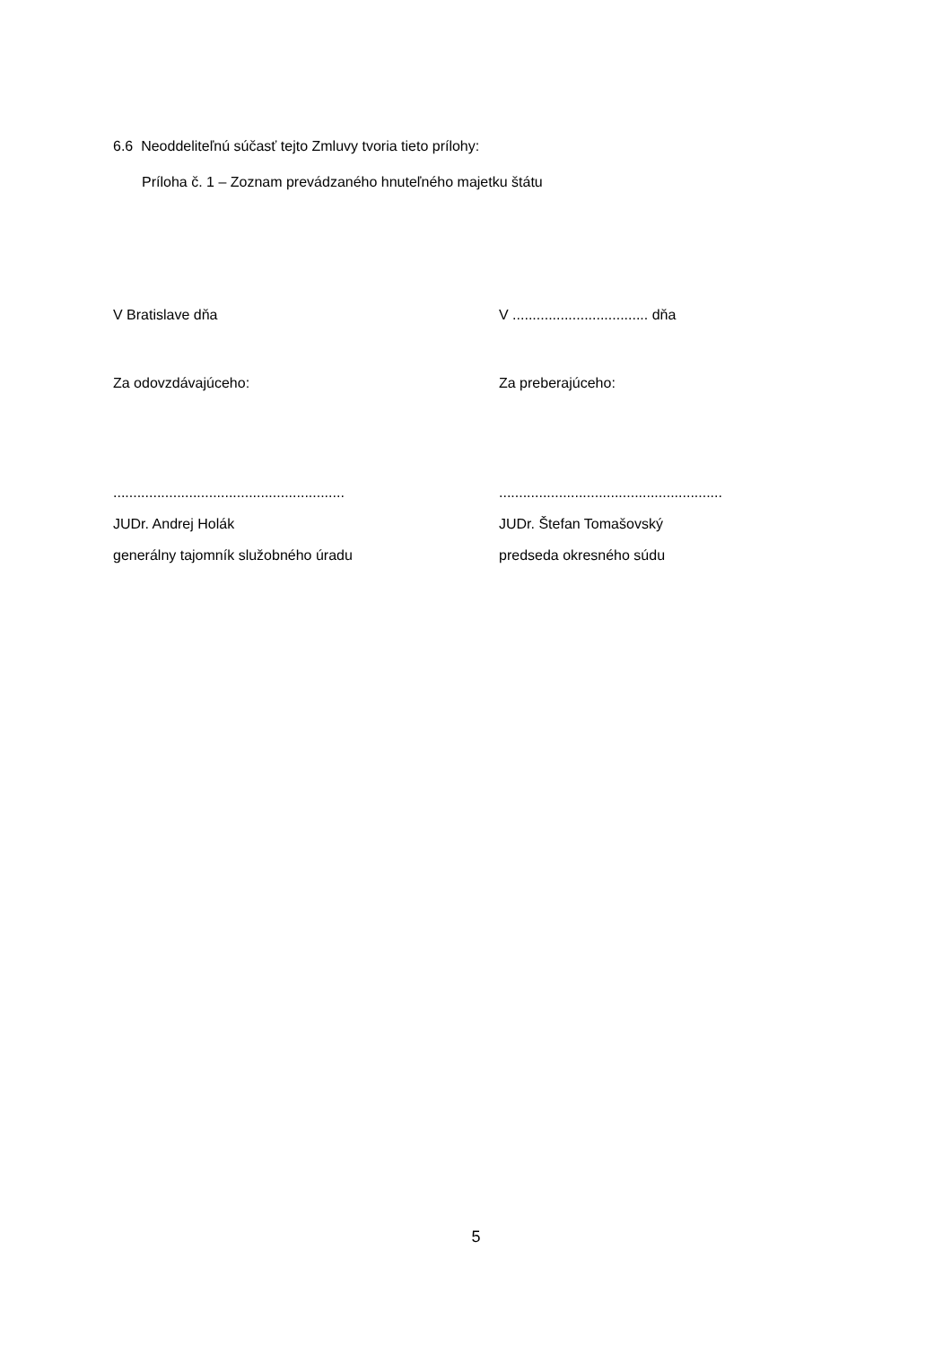6.6 Neoddeliteľnú súčasť tejto Zmluvy tvoria tieto prílohy:
Príloha č. 1 – Zoznam prevádzaného hnuteľného majetku štátu
V Bratislave dňa V .................................. dňa
Za odovzdávajúceho: Za preberajúceho:
..........................................................
JUDr. Andrej Holák
generálny tajomník služobného úradu
........................................................
JUDr. Štefan Tomašovský
predseda okresného súdu
5